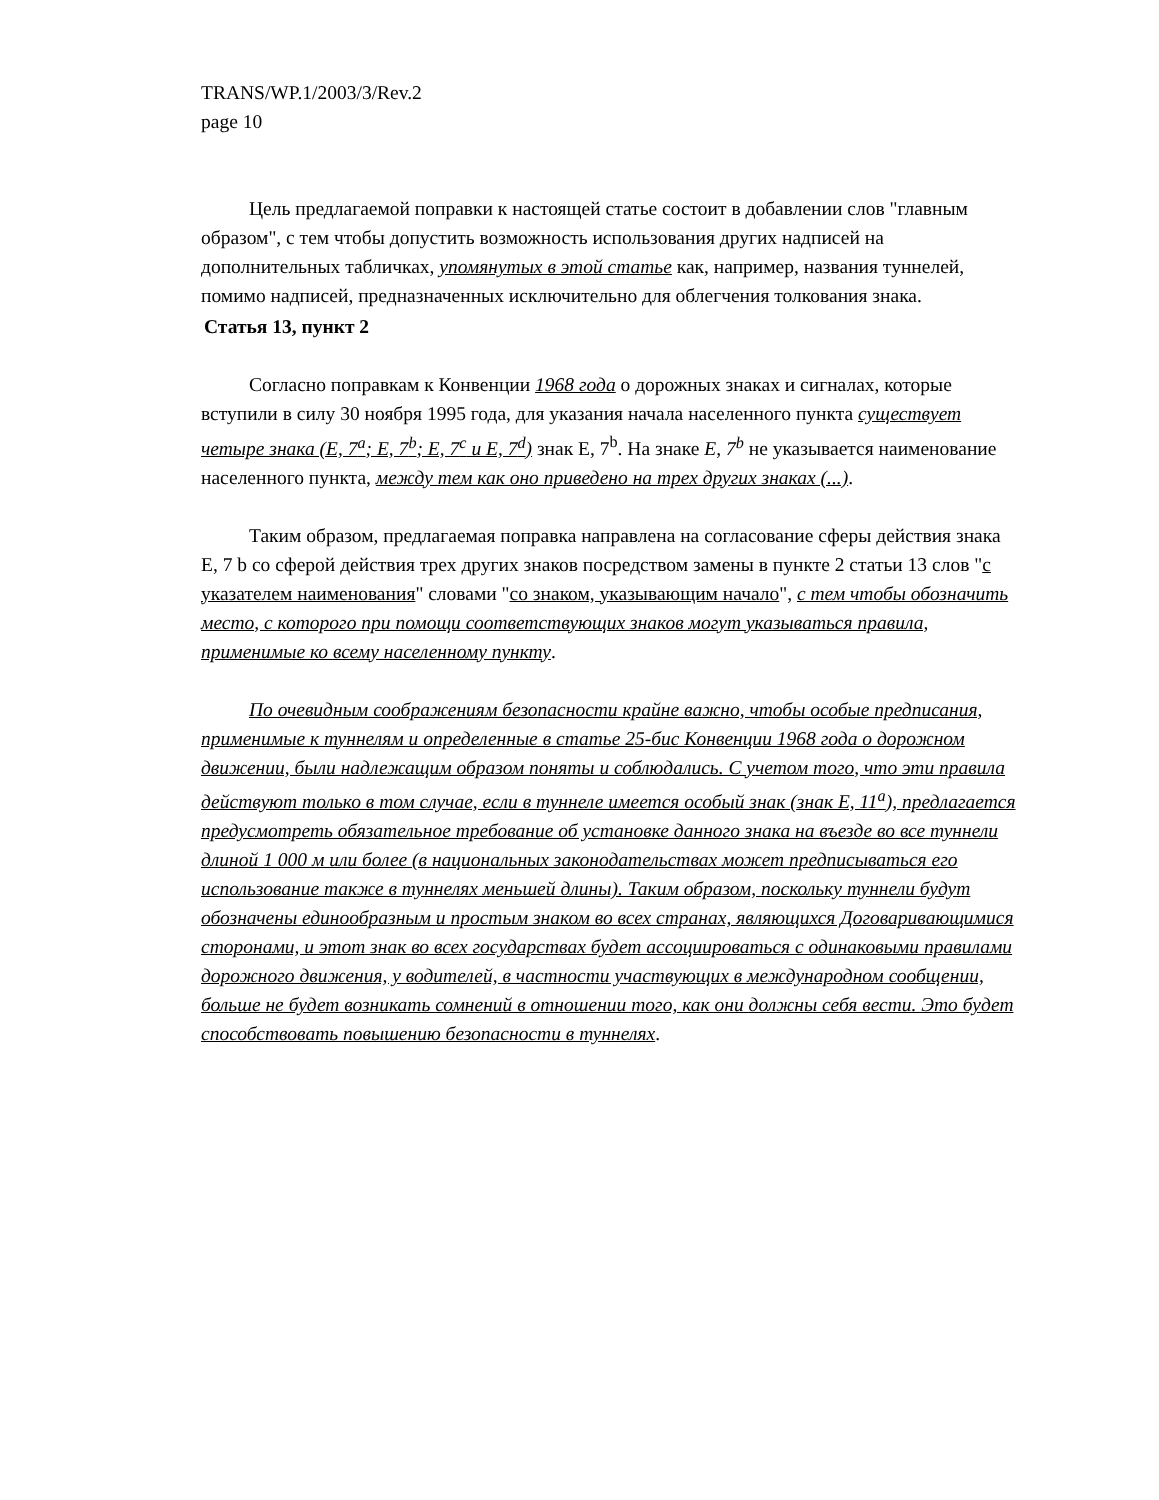TRANS/WP.1/2003/3/Rev.2
page 10
Цель предлагаемой поправки к настоящей статье состоит в добавлении слов "главным образом", с тем чтобы допустить возможность использования других надписей на дополнительных табличках, упомянутых в этой статье как, например, названия туннелей, помимо надписей, предназначенных исключительно для облегчения толкования знака.
Статья 13, пункт 2
Согласно поправкам к Конвенции 1968 года о дорожных знаках и сигналах, которые вступили в силу 30 ноября 1995 года, для указания начала населенного пункта существует четыре знака (E, 7<sup>a</sup>; E, 7<sup>b</sup>; E, 7<sup>c</sup> и E, 7<sup>d</sup>) знак E, 7<sup>b</sup>. На знаке E, 7<sup>b</sup> не указывается наименование населенного пункта, между тем как оно приведено на трех других знаках (...).
Таким образом, предлагаемая поправка направлена на согласование сферы действия знака E, 7 b со сферой действия трех других знаков посредством замены в пункте 2 статьи 13 слов "с указателем наименования" словами "со знаком, указывающим начало", с тем чтобы обозначить место, с которого при помощи соответствующих знаков могут указываться правила, применимые ко всему населенному пункту.
По очевидным соображениям безопасности крайне важно, чтобы особые предписания, применимые к туннелям и определенные в статье 25-бис Конвенции 1968 года о дорожном движении, были надлежащим образом поняты и соблюдались. С учетом того, что эти правила действуют только в том случае, если в туннеле имеется особый знак (знак E, 11<sup>a</sup>), предлагается предусмотреть обязательное требование об установке данного знака на въезде во все туннели длиной 1 000 м или более (в национальных законодательствах может предписываться его использование также в туннелях меньшей длины). Таким образом, поскольку туннели будут обозначены единообразным и простым знаком во всех странах, являющихся Договаривающимися сторонами, и этот знак во всех государствах будет ассоциироваться с одинаковыми правилами дорожного движения, у водителей, в частности участвующих в международном сообщении, больше не будет возникать сомнений в отношении того, как они должны себя вести. Это будет способствовать повышению безопасности в туннелях.